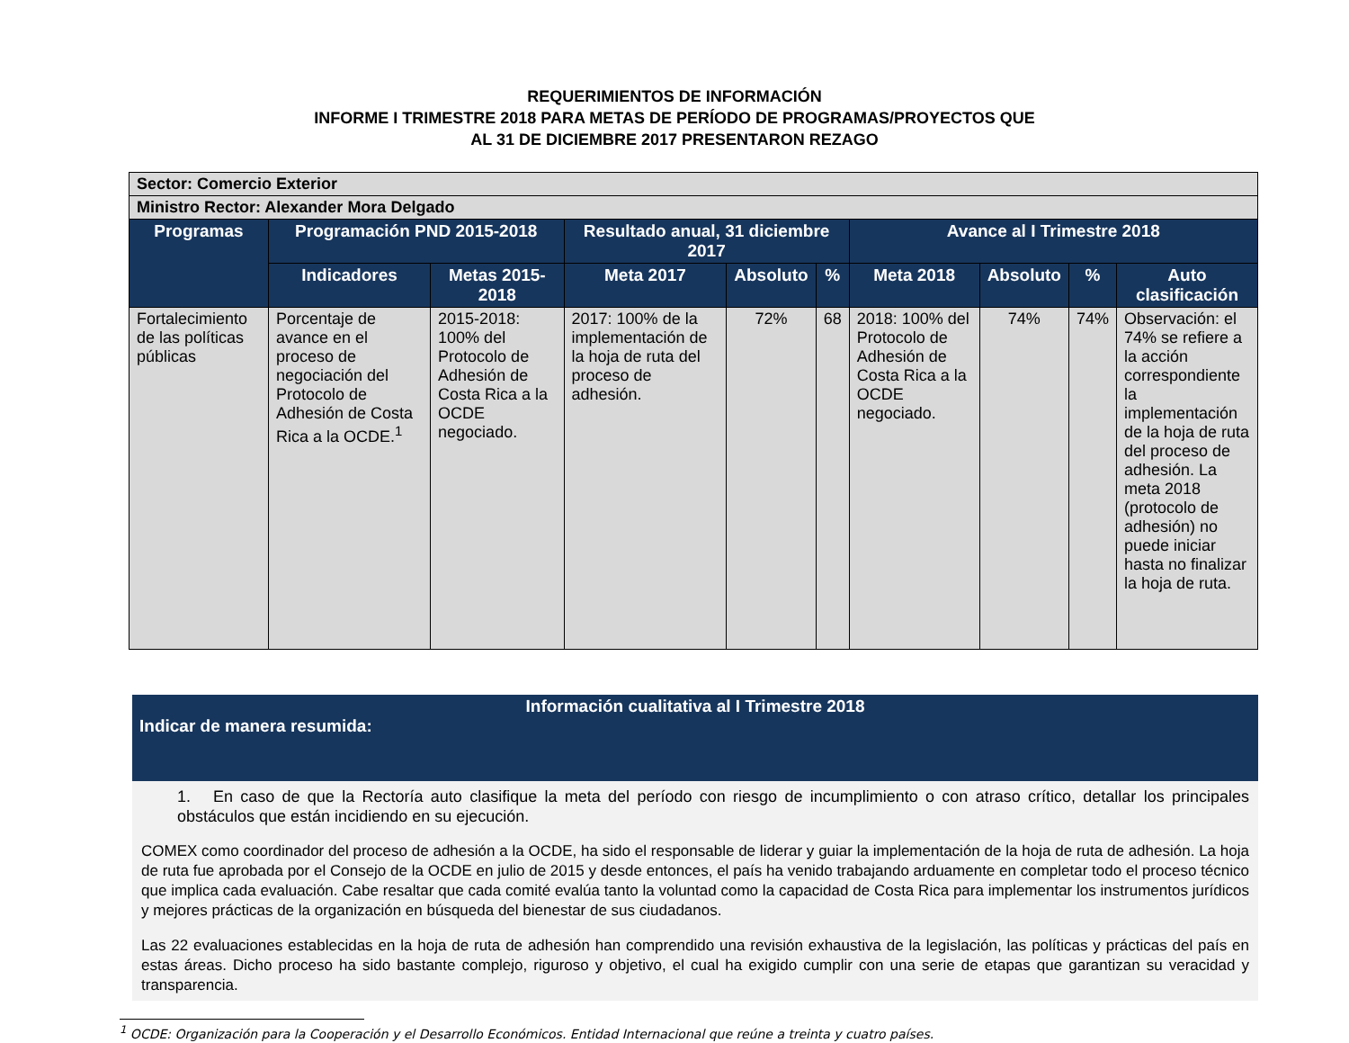REQUERIMIENTOS DE INFORMACIÓN
INFORME I TRIMESTRE 2018 PARA METAS DE PERÍODO DE PROGRAMAS/PROYECTOS QUE
AL 31 DE DICIEMBRE 2017 PRESENTARON REZAGO
| Sector: Comercio Exterior | | | | | | | | | |
| Ministro Rector: Alexander Mora Delgado | | | | | | | | | |
| Programas | Programación PND 2015-2018 | | Resultado anual, 31 diciembre 2017 | | | Avance al I Trimestre 2018 | | | |
| | Indicadores | Metas 2015-2018 | Meta 2017 | Absoluto | % | Meta 2018 | Absoluto | % | Auto clasificación |
| Fortalecimiento de las políticas públicas | Porcentaje de avance en el proceso de negociación del Protocolo de Adhesión de Costa Rica a la OCDE.<sup>1</sup> | 2015-2018: 100% del Protocolo de Adhesión de Costa Rica a la OCDE negociado. | 2017: 100% de la implementación de la hoja de ruta del proceso de adhesión. | 72% | 68 | 2018: 100% del Protocolo de Adhesión de Costa Rica a la OCDE negociado. | 74% | 74% | Observación: el 74% se refiere a la acción correspondiente la implementación de la hoja de ruta del proceso de adhesión. La meta 2018 (protocolo de adhesión) no puede iniciar hasta no finalizar la hoja de ruta. |
Información cualitativa al I Trimestre 2018
Indicar de manera resumida:
1. En caso de que la Rectoría auto clasifique la meta del período con riesgo de incumplimiento o con atraso crítico, detallar los principales obstáculos que están incidiendo en su ejecución.
COMEX como coordinador del proceso de adhesión a la OCDE, ha sido el responsable de liderar y guiar la implementación de la hoja de ruta de adhesión. La hoja de ruta fue aprobada por el Consejo de la OCDE en julio de 2015 y desde entonces, el país ha venido trabajando arduamente en completar todo el proceso técnico que implica cada evaluación. Cabe resaltar que cada comité evalúa tanto la voluntad como la capacidad de Costa Rica para implementar los instrumentos jurídicos y mejores prácticas de la organización en búsqueda del bienestar de sus ciudadanos.
Las 22 evaluaciones establecidas en la hoja de ruta de adhesión han comprendido una revisión exhaustiva de la legislación, las políticas y prácticas del país en estas áreas. Dicho proceso ha sido bastante complejo, riguroso y objetivo, el cual ha exigido cumplir con una serie de etapas que garantizan su veracidad y transparencia.
<sup>1</sup> OCDE: Organización para la Cooperación y el Desarrollo Económicos. Entidad Internacional que reúne a treinta y cuatro países.